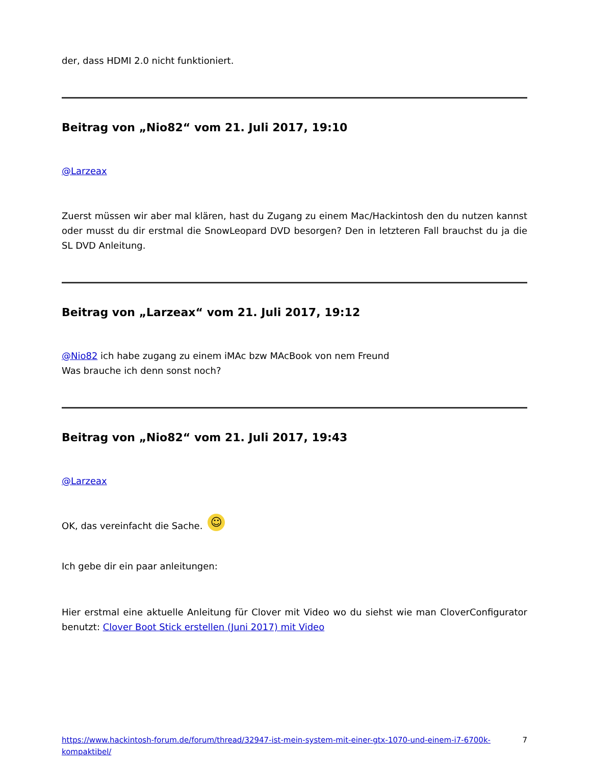der, dass HDMI 2.0 nicht funktioniert.
Beitrag von „Nio82“ vom 21. Juli 2017, 19:10
@Larzeax
Zuerst müssen wir aber mal klären, hast du Zugang zu einem Mac/Hackintosh den du nutzen kannst oder musst du dir erstmal die SnowLeopard DVD besorgen? Den in letzteren Fall brauchst du ja die SL DVD Anleitung.
Beitrag von „Larzeax“ vom 21. Juli 2017, 19:12
@Nio82 ich habe zugang zu einem iMAc bzw MAcBook von nem Freund
Was brauche ich denn sonst noch?
Beitrag von „Nio82“ vom 21. Juli 2017, 19:43
@Larzeax
OK, das vereinfacht die Sache. ☺
Ich gebe dir ein paar anleitungen:
Hier erstmal eine aktuelle Anleitung für Clover mit Video wo du siehst wie man CloverConfigurator benutzt: Clover Boot Stick erstellen (Juni 2017) mit Video
https://www.hackintosh-forum.de/forum/thread/32947-ist-mein-system-mit-einer-gtx-1070-und-einem-i7-6700k-kompaktibel/ 7